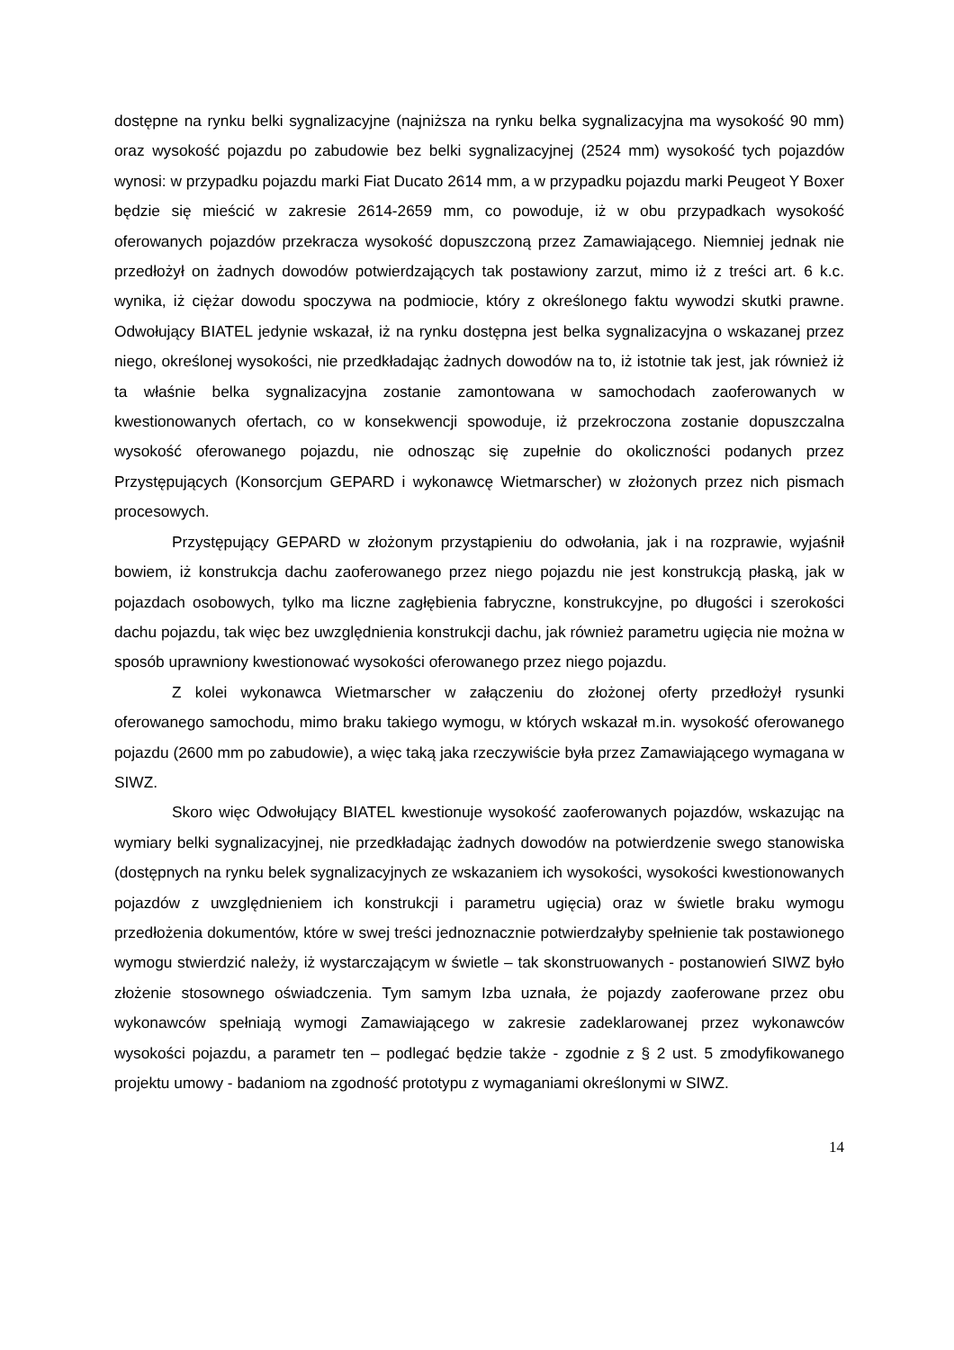dostępne na rynku belki sygnalizacyjne (najniższa na rynku belka sygnalizacyjna ma wysokość 90 mm) oraz wysokość pojazdu po zabudowie bez belki sygnalizacyjnej (2524 mm) wysokość tych pojazdów wynosi: w przypadku pojazdu marki Fiat Ducato 2614 mm, a w przypadku pojazdu marki Peugeot Y Boxer będzie się mieścić w zakresie 2614-2659 mm, co powoduje, iż w obu przypadkach wysokość oferowanych pojazdów przekracza wysokość dopuszczoną przez Zamawiającego. Niemniej jednak nie przedłożył on żadnych dowodów potwierdzających tak postawiony zarzut, mimo iż z treści art. 6 k.c. wynika, iż ciężar dowodu spoczywa na podmiocie, który z określonego faktu wywodzi skutki prawne. Odwołujący BIATEL jedynie wskazał, iż na rynku dostępna jest belka sygnalizacyjna o wskazanej przez niego, określonej wysokości, nie przedkładając żadnych dowodów na to, iż istotnie tak jest, jak również iż ta właśnie belka sygnalizacyjna zostanie zamontowana w samochodach zaoferowanych w kwestionowanych ofertach, co w konsekwencji spowoduje, iż przekroczona zostanie dopuszczalna wysokość oferowanego pojazdu, nie odnosząc się zupełnie do okoliczności podanych przez Przystępujących (Konsorcjum GEPARD i wykonawcę Wietmarscher) w złożonych przez nich pismach procesowych.
Przystępujący GEPARD w złożonym przystąpieniu do odwołania, jak i na rozprawie, wyjaśnił bowiem, iż konstrukcja dachu zaoferowanego przez niego pojazdu nie jest konstrukcją płaską, jak w pojazdach osobowych, tylko ma liczne zagłębienia fabryczne, konstrukcyjne, po długości i szerokości dachu pojazdu, tak więc bez uwzględnienia konstrukcji dachu, jak również parametru ugięcia nie można w sposób uprawniony kwestionować wysokości oferowanego przez niego pojazdu.
Z kolei wykonawca Wietmarscher w załączeniu do złożonej oferty przedłożył rysunki oferowanego samochodu, mimo braku takiego wymogu, w których wskazał m.in. wysokość oferowanego pojazdu (2600 mm po zabudowie), a więc taką jaka rzeczywiście była przez Zamawiającego wymagana w SIWZ.
Skoro więc Odwołujący BIATEL kwestionuje wysokość zaoferowanych pojazdów, wskazując na wymiary belki sygnalizacyjnej, nie przedkładając żadnych dowodów na potwierdzenie swego stanowiska (dostępnych na rynku belek sygnalizacyjnych ze wskazaniem ich wysokości, wysokości kwestionowanych pojazdów z uwzględnieniem ich konstrukcji i parametru ugięcia) oraz w świetle braku wymogu przedłożenia dokumentów, które w swej treści jednoznacznie potwierdzałyby spełnienie tak postawionego wymogu stwierdzić należy, iż wystarczającym w świetle – tak skonstruowanych - postanowień SIWZ było złożenie stosownego oświadczenia. Tym samym Izba uznała, że pojazdy zaoferowane przez obu wykonawców spełniają wymogi Zamawiającego w zakresie zadeklarowanej przez wykonawców wysokości pojazdu, a parametr ten – podlegać będzie także - zgodnie z § 2 ust. 5 zmodyfikowanego projektu umowy - badaniom na zgodność prototypu z wymaganiami określonymi w SIWZ.
14